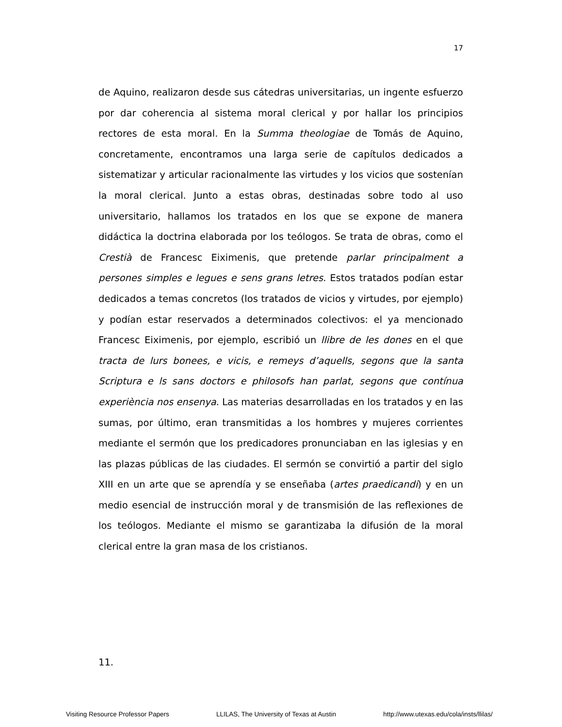17
de Aquino, realizaron desde sus cátedras universitarias, un ingente esfuerzo por dar coherencia al sistema moral clerical y por hallar los principios rectores de esta moral. En la Summa theologiae de Tomás de Aquino, concretamente, encontramos una larga serie de capítulos dedicados a sistematizar y articular racionalmente las virtudes y los vicios que sostenían la moral clerical. Junto a estas obras, destinadas sobre todo al uso universitario, hallamos los tratados en los que se expone de manera didáctica la doctrina elaborada por los teólogos. Se trata de obras, como el Crestià de Francesc Eiximenis, que pretende parlar principalment a persones simples e legues e sens grans letres. Estos tratados podían estar dedicados a temas concretos (los tratados de vicios y virtudes, por ejemplo) y podían estar reservados a determinados colectivos: el ya mencionado Francesc Eiximenis, por ejemplo, escribió un llibre de les dones en el que tracta de lurs bonees, e vicis, e remeys d’aquells, segons que la santa Scriptura e ls sans doctors e philosofs han parlat, segons que contínua experiència nos ensenya. Las materias desarrolladas en los tratados y en las sumas, por último, eran transmitidas a los hombres y mujeres corrientes mediante el sermón que los predicadores pronunciaban en las iglesias y en las plazas públicas de las ciudades. El sermón se convirtió a partir del siglo XIII en un arte que se aprendía y se enseñaba (artes praedicandi) y en un medio esencial de instrucción moral y de transmisión de las reflexiones de los teólogos. Mediante el mismo se garantizaba la difusión de la moral clerical entre la gran masa de los cristianos.
11.
Visiting Resource Professor Papers LLILAS, The University of Texas at Austin http://www.utexas.edu/cola/insts/llilas/